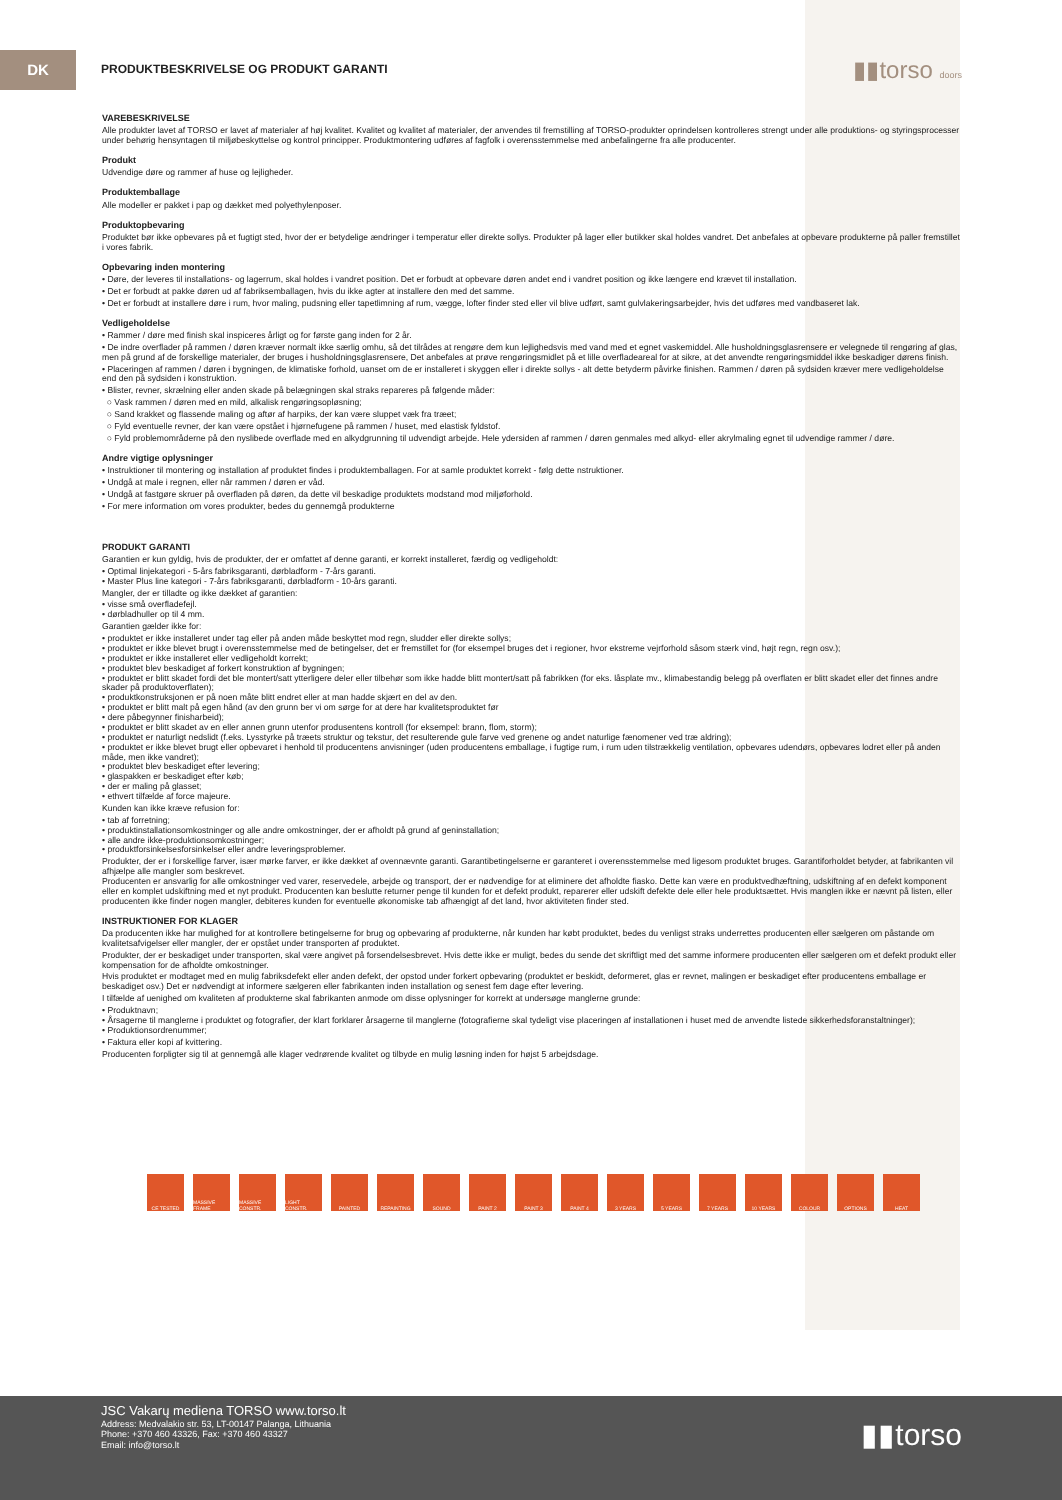DK
PRODUKTBESKRIVELSE OG PRODUKT GARANTI
▮▮torso doors
VAREBESKRIVELSE
Alle produkter lavet af TORSO er lavet af materialer af høj kvalitet. Kvalitet og kvalitet af materialer, der anvendes til fremstilling af TORSO-produkter oprindelsen kontrolleres strengt under alle produktions- og styringsprocesser under behørig hensyntagen til miljøbeskyttelse og kontrol principper. Produktmontering udføres af fagfolk i overensstemmelse med anbefalingerne fra alle producenter.
Produkt
Udvendige døre og rammer af huse og lejligheder.
Produktemballage
Alle modeller er pakket i pap og dækket med polyethylenposer.
Produktopbevaring
Produktet bør ikke opbevares på et fugtigt sted, hvor der er betydelige ændringer i temperatur eller direkte sollys. Produkter på lager eller butikker skal holdes vandret. Det anbefales at opbevare produkterne på paller fremstillet i vores fabrik.
Opbevaring inden montering
• Døre, der leveres til installations- og lagerrum, skal holdes i vandret position. Det er forbudt at opbevare døren andet end i vandret position og ikke længere end krævet til installation.
• Det er forbudt at pakke døren ud af fabriksemballagen, hvis du ikke agter at installere den med det samme.
• Det er forbudt at installere døre i rum, hvor maling, pudsning eller tapetlimning af rum, vægge, lofter finder sted eller vil blive udført, samt gulvlakeringsarbejder, hvis det udføres med vandbaseret lak.
Vedligeholdelse
• Rammer / døre med finish skal inspiceres årligt og for første gang inden for 2 år.
• De indre overflader på rammen / døren kræver normalt ikke særlig omhu, så det tilrådes at rengøre dem kun lejlighedsvis med vand med et egnet vaskemiddel. Alle husholdningsglasrensere er velegnede til rengøring af glas, men på grund af de forskellige materialer, der bruges i husholdningsglasrensere, Det anbefales at prøve rengøringsmidlet på et lille overfladeareal for at sikre, at det anvendte rengøringsmiddel ikke beskadiger dørens finish.
• Placeringen af rammen / døren i bygningen, de klimatiske forhold, uanset om de er installeret i skyggen eller i direkte sollys - alt dette betyderm påvirke finishen. Rammen / døren på sydsiden kræver mere vedligeholdelse end den på sydsiden i konstruktion.
• Blister, revner, skrælning eller anden skade på belægningen skal straks repareres på følgende måder:
○ Vask rammen / døren med en mild, alkalisk rengøringsopløsning;
○ Sand krakket og flassende maling og aftør af harpiks, der kan være sluppet væk fra træet;
○ Fyld eventuelle revner, der kan være opstået i hjørnefugene på rammen / huset, med elastisk fyldstof.
○ Fyld problemområderne på den nyslibede overflade med en alkydgrunning til udvendigt arbejde. Hele ydersiden af rammen / døren genmales med alkyd- eller akrylmaling egnet til udvendige rammer / døre.
Andre vigtige oplysninger
• Instruktioner til montering og installation af produktet findes i produktemballagen. For at samle produktet korrekt - følg dette nstruktioner.
• Undgå at male i regnen, eller når rammen / døren er våd.
• Undgå at fastgøre skruer på overfladen på døren, da dette vil beskadige produktets modstand mod miljøforhold.
• For mere information om vores produkter, bedes du gennemgå produkterne
PRODUKT GARANTI
Garantien er kun gyldig, hvis de produkter, der er omfattet af denne garanti, er korrekt installeret, færdig og vedligeholdt:
• Optimal linjekategori - 5-års fabriksgaranti, dørbladform - 7-års garanti.
• Master Plus line kategori - 7-års fabriksgaranti, dørbladform - 10-års garanti.
Mangler, der er tilladte og ikke dækket af garantien:
• visse små overfladefejl.
• dørbladhuller op til 4 mm.
Garantien gælder ikke for:
• produktet er ikke installeret under tag eller på anden måde beskyttet mod regn, sludder eller direkte sollys;
• produktet er ikke blevet brugt i overensstemmelse med de betingelser, det er fremstillet for (for eksempel bruges det i regioner, hvor ekstreme vejrforhold såsom stærk vind, højt regn, regn osv.);
• produktet er ikke installeret eller vedligeholdt korrekt;
• produktet blev beskadiget af forkert konstruktion af bygningen;
• produktet er blitt skadet fordi det ble montert/satt ytterligere deler eller tilbehør som ikke hadde blitt montert/satt på fabrikken (for eks. låsplate mv., klimabestandig belegg på overflaten er blitt skadet eller det finnes andre skader på produktoverflaten);
• produktkonstruksjonen er på noen måte blitt endret eller at man hadde skjært en del av den.
• produktet er blitt malt på egen hånd (av den grunn ber vi om sørge for at dere har kvalitetsproduktet før
• dere påbegynner finisharbeid);
• produktet er blitt skadet av en eller annen grunn utenfor produsentens kontroll (for eksempel: brann, flom, storm);
• produktet er naturligt nedslidt (f.eks. Lysstyrke på træets struktur og tekstur, det resulterende gule farve ved grenene og andet naturlige fænomener ved træ aldring);
• produktet er ikke blevet brugt eller opbevaret i henhold til producentens anvisninger (uden producentens emballage, i fugtige rum, i rum uden tilstrækkelig ventilation, opbevares udendørs, opbevares lodret eller på anden måde, men ikke vandret);
• produktet blev beskadiget efter levering;
• glaspakken er beskadiget efter køb;
• der er maling på glasset;
• ethvert tilfælde af force majeure.
Kunden kan ikke kræve refusion for:
• tab af forretning;
• produktinstallationsomkostninger og alle andre omkostninger, der er afholdt på grund af geninstallation;
• alle andre ikke-produktionsomkostninger;
• produktforsinkelsesforsinkelser eller andre leveringsproblemer.
Produkter, der er i forskellige farver, især mørke farver, er ikke dækket af ovennævnte garanti. Garantibetingelserne er garanteret i overensstemmelse med ligesom produktet bruges. Garantiforholdet betyder, at fabrikanten vil afhjælpe alle mangler som beskrevet.
Producenten er ansvarlig for alle omkostninger ved varer, reservedele, arbejde og transport, der er nødvendige for at eliminere det afholdte fiasko. Dette kan være en produktvedhæftning, udskiftning af en defekt komponent eller en komplet udskiftning med et nyt produkt. Producenten kan beslutte returner penge til kunden for et defekt produkt, reparerer eller udskift defekte dele eller hele produktsættet. Hvis manglen ikke er nævnt på listen, eller producenten ikke finder nogen mangler, debiteres kunden for eventuelle økonomiske tab afhængigt af det land, hvor aktiviteten finder sted.
INSTRUKTIONER FOR KLAGER
Da producenten ikke har mulighed for at kontrollere betingelserne for brug og opbevaring af produkterne, når kunden har købt produktet, bedes du venligst straks underrettes producenten eller sælgeren om påstande om kvalitetsafvigelser eller mangler, der er opstået under transporten af produktet.
Produkter, der er beskadiget under transporten, skal være angivet på forsendelsesbrevet. Hvis dette ikke er muligt, bedes du sende det skriftligt med det samme informere producenten eller sælgeren om et defekt produkt eller kompensation for de afholdte omkostninger.
Hvis produktet er modtaget med en mulig fabriksdefekt eller anden defekt, der opstod under forkert opbevaring (produktet er beskidt, deformeret, glas er revnet, malingen er beskadiget efter producentens emballage er beskadiget osv.) Det er nødvendigt at informere sælgeren eller fabrikanten inden installation og senest fem dage efter levering.
I tilfælde af uenighed om kvaliteten af produkterne skal fabrikanten anmode om disse oplysninger for korrekt at undersøge manglerne grunde:
• Produktnavn;
• Årsagerne til manglerne i produktet og fotografier, der klart forklarer årsagerne til manglerne (fotografierne skal tydeligt vise placeringen af installationen i huset med de anvendte listede sikkerhedsforanstaltninger);
• Produktionsordrenummer;
• Faktura eller kopi af kvittering.
Producenten forpligter sig til at gennemgå alle klager vedrørende kvalitet og tilbyde en mulig løsning inden for højst 5 arbejdsdage.
CE TESTED MASSIVE FRAME MASSIVE CONSTR. LIGHT CONSTR. PAINTED REPAINTING SOUND PAINT 2 PAINT 3 PAINT 4 3 YEARS 5 YEARS 7 YEARS 10 YEARS COLOUR OPTIONS HEAT
JSC Vakarų mediena TORSO www.torso.lt
Address: Medvalakio str. 53, LT-00147 Palanga, Lithuania
Phone: +370 460 43326, Fax: +370 460 43327
Email: info@torso.lt
▮▮torso